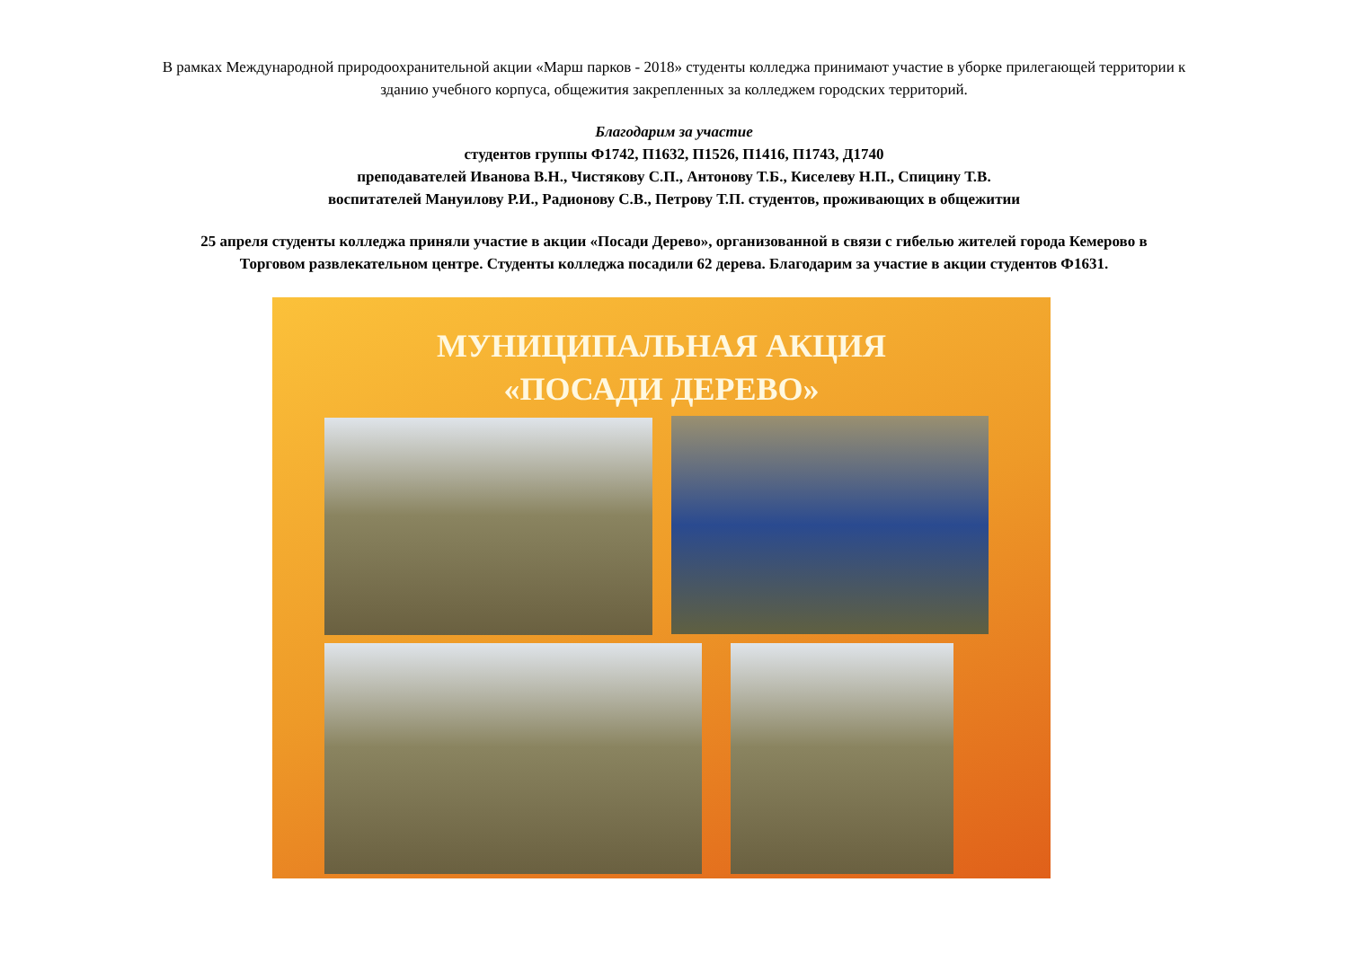В рамках Международной природоохранительной акции «Марш парков - 2018» студенты колледжа принимают участие в уборке прилегающей территории к
зданию учебного корпуса, общежития закрепленных за колледжем городских территорий.
Благодарим за участие
студентов группы Ф1742, П1632, П1526, П1416, П1743, Д1740
преподавателей Иванова В.Н., Чистякову С.П., Антонову Т.Б., Киселеву Н.П., Спицину Т.В.
воспитателей Мануилову Р.И., Радионову С.В., Петрову Т.П. студентов, проживающих в общежитии
25 апреля студенты колледжа приняли участие в акции «Посади Дерево», организованной в связи с гибелью жителей города Кемерово в
Торговом развлекательном центре. Студенты колледжа посадили 62 дерева. Благодарим за участие в акции студентов Ф1631.
МУНИЦИПАЛЬНАЯ АКЦИЯ
«ПОСАДИ ДЕРЕВО»